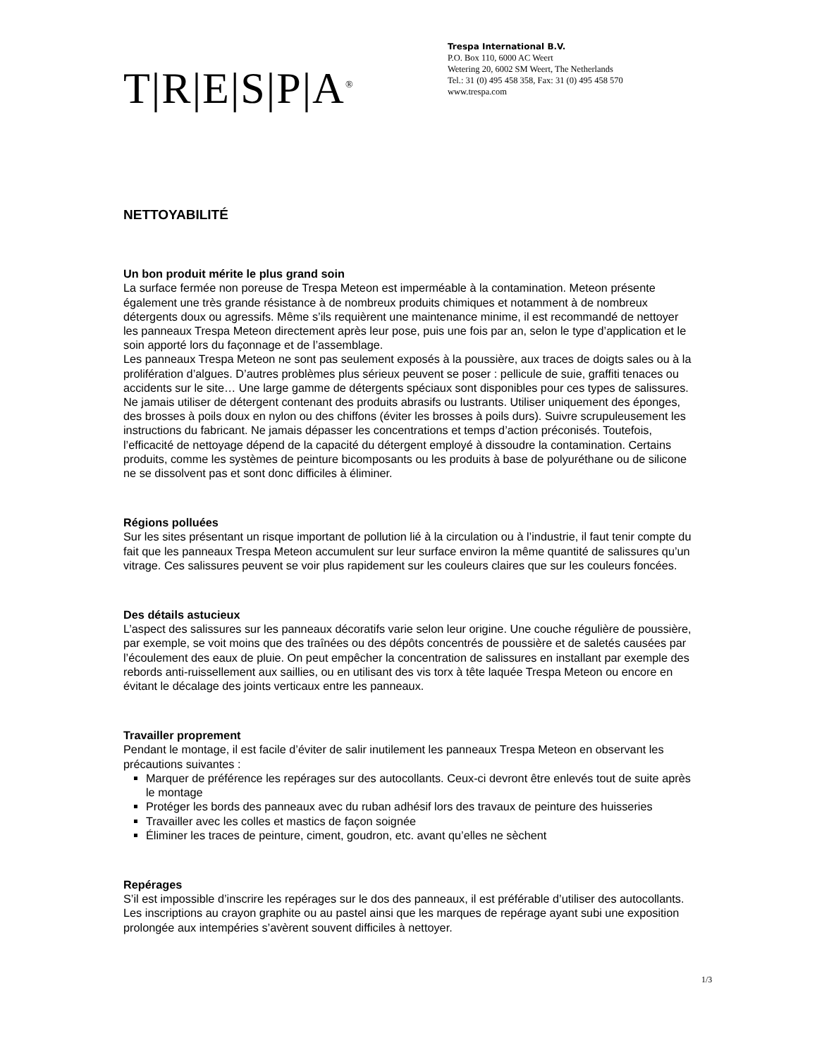T|R|E|S|P|A<sup>®</sup>
Trespa International B.V.
P.O. Box 110, 6000 AC Weert
Wetering 20, 6002 SM Weert, The Netherlands
Tel.: 31 (0) 495 458 358, Fax: 31 (0) 495 458 570
www.trespa.com
NETTOYABILITÉ
Un bon produit mérite le plus grand soin
La surface fermée non poreuse de Trespa Meteon est imperméable à la contamination. Meteon présente également une très grande résistance à de nombreux produits chimiques et notamment à de nombreux détergents doux ou agressifs. Même s’ils requièrent une maintenance minime, il est recommandé de nettoyer les panneaux Trespa Meteon directement après leur pose, puis une fois par an, selon le type d’application et le soin apporté lors du façonnage et de l’assemblage.
Les panneaux Trespa Meteon ne sont pas seulement exposés à la poussière, aux traces de doigts sales ou à la prolifération d’algues. D’autres problèmes plus sérieux peuvent se poser : pellicule de suie, graffiti tenaces ou accidents sur le site… Une large gamme de détergents spéciaux sont disponibles pour ces types de salissures. Ne jamais utiliser de détergent contenant des produits abrasifs ou lustrants. Utiliser uniquement des éponges, des brosses à poils doux en nylon ou des chiffons (éviter les brosses à poils durs). Suivre scrupuleusement les instructions du fabricant. Ne jamais dépasser les concentrations et temps d’action préconisés. Toutefois, l’efficacité de nettoyage dépend de la capacité du détergent employé à dissoudre la contamination. Certains produits, comme les systèmes de peinture bicomposants ou les produits à base de polyuréthane ou de silicone ne se dissolvent pas et sont donc difficiles à éliminer.
Régions polluées
Sur les sites présentant un risque important de pollution lié à la circulation ou à l’industrie, il faut tenir compte du fait que les panneaux Trespa Meteon accumulent sur leur surface environ la même quantité de salissures qu’un vitrage. Ces salissures peuvent se voir plus rapidement sur les couleurs claires que sur les couleurs foncées.
Des détails astucieux
L’aspect des salissures sur les panneaux décoratifs varie selon leur origine. Une couche régulière de poussière, par exemple, se voit moins que des traînées ou des dépôts concentrés de poussière et de saletés causées par l’écoulement des eaux de pluie. On peut empêcher la concentration de salissures en installant par exemple des rebords anti-ruissellement aux saillies, ou en utilisant des vis torx à tête laquée Trespa Meteon ou encore en évitant le décalage des joints verticaux entre les panneaux.
Travailler proprement
Pendant le montage, il est facile d’éviter de salir inutilement les panneaux Trespa Meteon en observant les précautions suivantes :
Marquer de préférence les repérages sur des autocollants. Ceux-ci devront être enlevés tout de suite après le montage
Protéger les bords des panneaux avec du ruban adhésif lors des travaux de peinture des huisseries
Travailler avec les colles et mastics de façon soignée
Éliminer les traces de peinture, ciment, goudron, etc. avant qu’elles ne sèchent
Repérages
S’il est impossible d’inscrire les repérages sur le dos des panneaux, il est préférable d’utiliser des autocollants. Les inscriptions au crayon graphite ou au pastel ainsi que les marques de repérage ayant subi une exposition prolongée aux intempéries s’avèrent souvent difficiles à nettoyer.
1/3